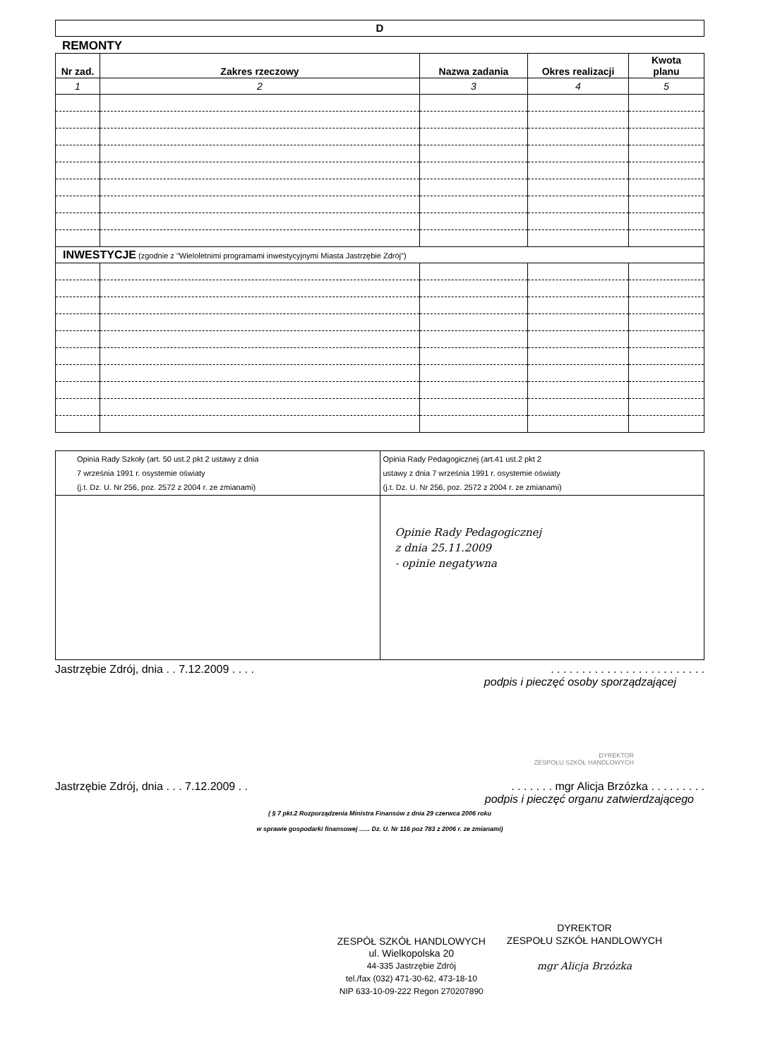D
REMONTY
| Nr zad. | Zakres rzeczowy | Nazwa zadania | Okres realizacji | Kwota planu |
| --- | --- | --- | --- | --- |
| 1 | 2 | 3 | 4 | 5 |
| INWESTYCJE (zgodnie z "Wieloletnimi programami inwestycyjnymi Miasta Jastrzębie Zdrój") | | | | |
| Opinia Rady Szkoły (art. 50 ust.2 pkt 2 ustawy z dnia 7 września 1991 r. osystemie oświaty (j.t. Dz. U. Nr 256, poz. 2572 z 2004 r. ze zmianami) | Opinia Rady Pedagogicznej (art.41 ust.2 pkt 2 ustawy z dnia 7 września 1991 r. osystemie oświaty (j.t. Dz. U. Nr 256, poz. 2572 z 2004 r. ze zmianami) |
| | Opinie Rady Pedagogicznej z dnia 25.11.2009 - opinie negatywna |
Jastrzębie Zdrój, dnia . . 7.12.2009 . . . .. . . . . . . . . . . . . . . . . . . . . . . . .
podpis i pieczęć osoby sporządzającej
DYREKTOR
ZESPOŁU SZKÓŁ HANDLOWYCH
Jastrzębie Zdrój, dnia . . . 7.12.2009 . .. . . . . . . mgr Alicja Brzózka . . . . . . . . .
podpis i pieczęć organu zatwierdzającego
( § 7 pkt.2 Rozporządzenia Ministra Finansów z dnia 29 czerwca 2006 roku
w sprawie gospodarki finansowej ...... Dz. U. Nr 116 poz 783 z 2006 r. ze zmianami)
ZESPÓŁ SZKÓŁ HANDLOWYCH
ul. Wielkopolska 20
44-335 Jastrzębie Zdrój
tel./fax (032) 471-30-62, 473-18-10
NIP 633-10-09-222 Regon 270207890
DYREKTOR
ZESPOŁU SZKÓŁ HANDLOWYCH
mgr Alicja Brzózka